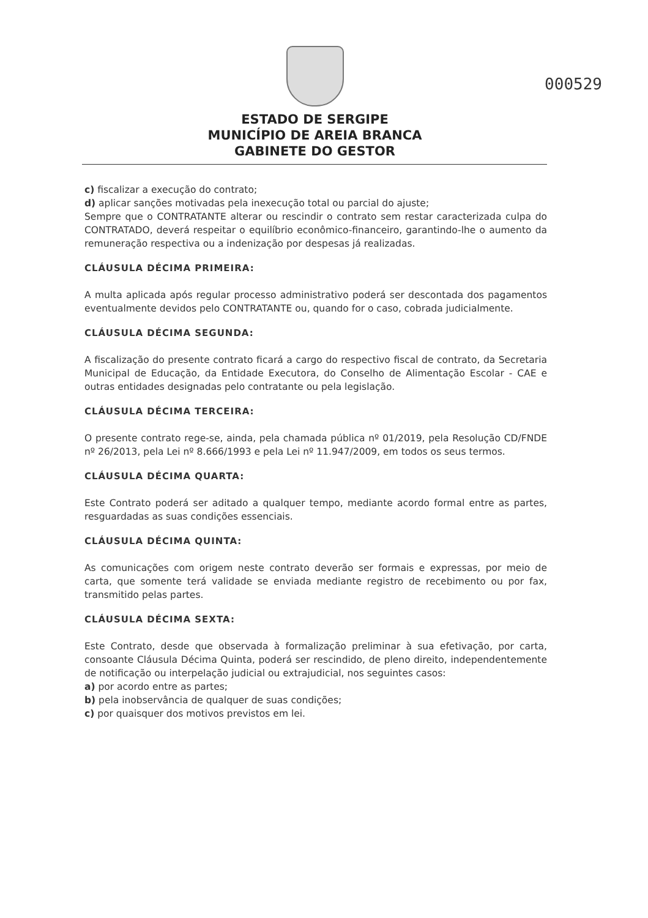000529
ESTADO DE SERGIPE
MUNICÍPIO DE AREIA BRANCA
GABINETE DO GESTOR
c) fiscalizar a execução do contrato;
d) aplicar sanções motivadas pela inexecução total ou parcial do ajuste;
Sempre que o CONTRATANTE alterar ou rescindir o contrato sem restar caracterizada culpa do CONTRATADO, deverá respeitar o equilíbrio econômico-financeiro, garantindo-lhe o aumento da remuneração respectiva ou a indenização por despesas já realizadas.
CLÁUSULA DÉCIMA PRIMEIRA:
A multa aplicada após regular processo administrativo poderá ser descontada dos pagamentos eventualmente devidos pelo CONTRATANTE ou, quando for o caso, cobrada judicialmente.
CLÁUSULA DÉCIMA SEGUNDA:
A fiscalização do presente contrato ficará a cargo do respectivo fiscal de contrato, da Secretaria Municipal de Educação, da Entidade Executora, do Conselho de Alimentação Escolar - CAE e outras entidades designadas pelo contratante ou pela legislação.
CLÁUSULA DÉCIMA TERCEIRA:
O presente contrato rege-se, ainda, pela chamada pública nº 01/2019, pela Resolução CD/FNDE nº 26/2013, pela Lei nº 8.666/1993 e pela Lei nº 11.947/2009, em todos os seus termos.
CLÁUSULA DÉCIMA QUARTA:
Este Contrato poderá ser aditado a qualquer tempo, mediante acordo formal entre as partes, resguardadas as suas condições essenciais.
CLÁUSULA DÉCIMA QUINTA:
As comunicações com origem neste contrato deverão ser formais e expressas, por meio de carta, que somente terá validade se enviada mediante registro de recebimento ou por fax, transmitido pelas partes.
CLÁUSULA DÉCIMA SEXTA:
Este Contrato, desde que observada à formalização preliminar à sua efetivação, por carta, consoante Cláusula Décima Quinta, poderá ser rescindido, de pleno direito, independentemente de notificação ou interpelação judicial ou extrajudicial, nos seguintes casos:
a) por acordo entre as partes;
b) pela inobservância de qualquer de suas condições;
c) por quaisquer dos motivos previstos em lei.